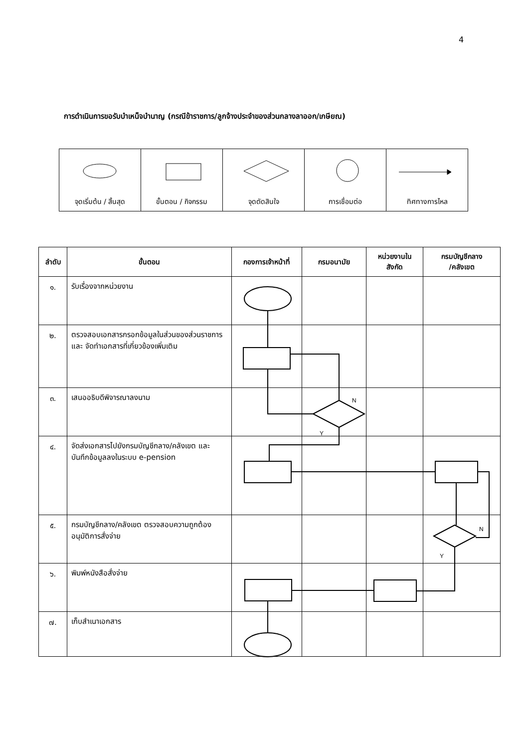4
การดำเนินการขอรับบำเหน็จบำนาญ (กรณีข้าราชการ/ลูกจ้างประจำของส่วนกลางลาออก/เกษียณ)
| จุดเริ่มต้น / สิ้นสุด | ขั้นตอน / กิจกรรม | จุดตัดสินใจ | การเชื่อมต่อ | ทิศทางการไหล |
| ลำดับ | ขั้นตอน | กองการเจ้าหน้าที่ | กรมอนามัย | หน่วยงานใน สังกัด | กรมบัญชีกลาง /คลังเขต |
| --- | --- | --- | --- | --- | --- |
| ๑. | รับเรื่องจากหน่วยงาน | | | | |
| ๒. | ตรวจสอบเอกสารกรอกข้อมูลในส่วนของส่วนราชการและ จัดทำเอกสารที่เกี่ยวข้องเพิ่มเติม | | | | |
| ๓. | เสนออธิบดีพิจารณาลงนาม | | | | |
| ๔. | จัดส่งเอกสารไปยังกรมบัญชีกลาง/คลังเขต และบันทึกข้อมูลลงในระบบ e-pension | | | | |
| ๕. | กรมบัญชีกลาง/คลังเขต ตรวจสอบความถูกต้อง อนุมัติการสั่งจ่าย | | | | |
| ๖. | พิมพ์หนังสือสั่งจ่าย | | | | |
| ๗. | เก็บสำเนาเอกสาร | | | | |
N
Y
N
Y